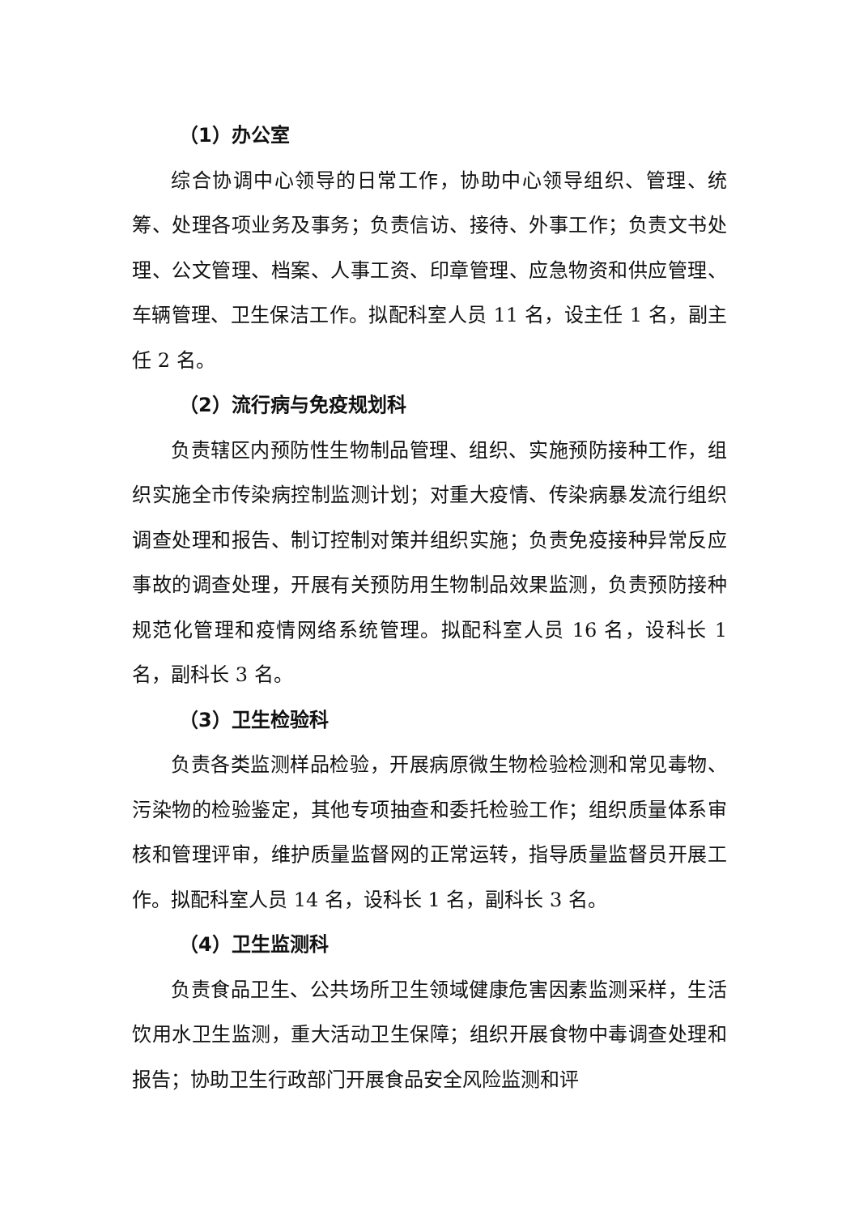（1）办公室
综合协调中心领导的日常工作，协助中心领导组织、管理、统筹、处理各项业务及事务；负责信访、接待、外事工作；负责文书处理、公文管理、档案、人事工资、印章管理、应急物资和供应管理、车辆管理、卫生保洁工作。拟配科室人员 11 名，设主任 1 名，副主任 2 名。
（2）流行病与免疫规划科
负责辖区内预防性生物制品管理、组织、实施预防接种工作，组织实施全市传染病控制监测计划；对重大疫情、传染病暴发流行组织调查处理和报告、制订控制对策并组织实施；负责免疫接种异常反应事故的调查处理，开展有关预防用生物制品效果监测，负责预防接种规范化管理和疫情网络系统管理。拟配科室人员 16 名，设科长 1 名，副科长 3 名。
（3）卫生检验科
负责各类监测样品检验，开展病原微生物检验检测和常见毒物、污染物的检验鉴定，其他专项抽查和委托检验工作；组织质量体系审核和管理评审，维护质量监督网的正常运转，指导质量监督员开展工作。拟配科室人员 14 名，设科长 1 名，副科长 3 名。
（4）卫生监测科
负责食品卫生、公共场所卫生领域健康危害因素监测采样，生活饮用水卫生监测，重大活动卫生保障；组织开展食物中毒调查处理和报告；协助卫生行政部门开展食品安全风险监测和评